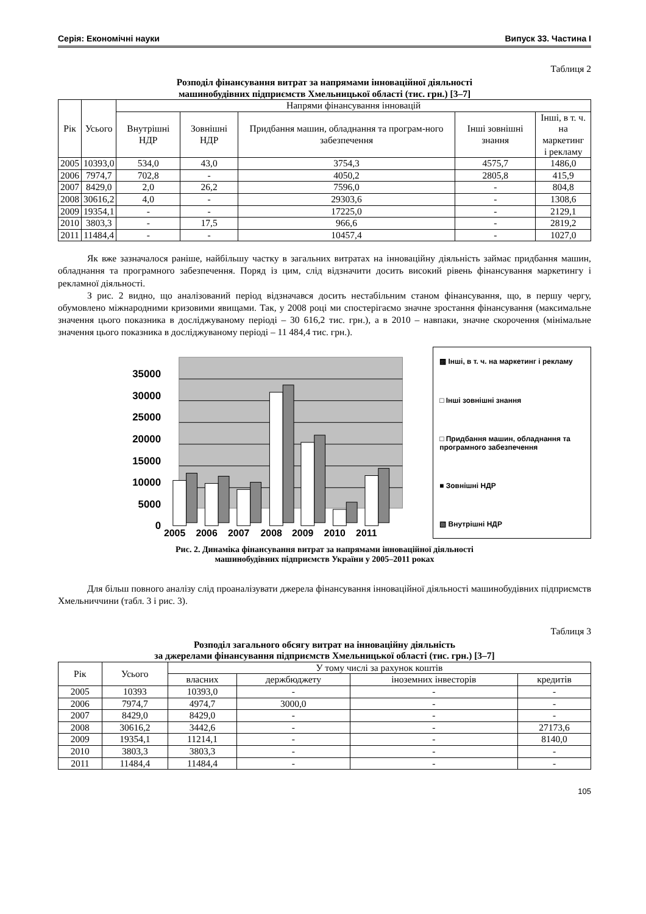Серія: Економічні науки Випуск 33. Частина І
Таблиця 2
Розподіл фінансування витрат за напрямами інноваційної діяльності
машинобудівних підприємств Хмельницької області (тис. грн.) [3–7]
| Рік | Усього | Напрями фінансування інновацій | | | | |
| --- | --- | --- | --- | --- | --- | --- |
| | | Внутрішні НДР | Зовнішні НДР | Придбання машин, обладнання та програм-ного забезпечення | Інші зовнішні знання | Інші, в т. ч. на маркетинг і рекламу |
| 2005 | 10393,0 | 534,0 | 43,0 | 3754,3 | 4575,7 | 1486,0 |
| 2006 | 7974,7 | 702,8 | - | 4050,2 | 2805,8 | 415,9 |
| 2007 | 8429,0 | 2,0 | 26,2 | 7596,0 | - | 804,8 |
| 2008 | 30616,2 | 4,0 | - | 29303,6 | - | 1308,6 |
| 2009 | 19354,1 | - | - | 17225,0 | - | 2129,1 |
| 2010 | 3803,3 | - | 17,5 | 966,6 | - | 2819,2 |
| 2011 | 11484,4 | - | - | 10457,4 | - | 1027,0 |
Як вже зазначалося раніше, найбільшу частку в загальних витратах на інноваційну діяльність займає придбання машин, обладнання та програмного забезпечення. Поряд із цим, слід відзначити досить високий рівень фінансування маркетингу і рекламної діяльності.
З рис. 2 видно, що аналізований період відзначався досить нестабільним станом фінансування, що, в першу чергу, обумовлено міжнародними кризовими явищами. Так, у 2008 році ми спостерігаємо значне зростання фінансування (максимальне значення цього показника в досліджуваному періоді – 30 616,2 тис. грн.), а в 2010 – навпаки, значне скорочення (мінімальне значення цього показника в досліджуваному періоді – 11 484,4 тис. грн.).
35000
30000
25000
20000
15000
10000
5000
0
2005
2006
2007
2008
2009
2010
2011
▩ Інші, в т. ч. на маркетинг і рекламу
□ Інші зовнішні знання
□ Придбання машин, обладнання та програмного забезпечення
■ Зовнішні НДР
▧ Внутрішні НДР
Рис. 2. Динаміка фінансування витрат за напрямами інноваційної діяльності
машинобудівних підприємств України у 2005–2011 роках
Для більш повного аналізу слід проаналізувати джерела фінансування інноваційної діяльності машинобудівних підприємств Хмельниччини (табл. 3 і рис. 3).
Таблиця 3
Розподіл загального обсягу витрат на інноваційну діяльність
за джерелами фінансування підприємств Хмельницької області (тис. грн.) [3–7]
| Рік | Усього | У тому числі за рахунок коштів | | | |
| --- | --- | --- | --- | --- | --- |
| | | власних | держбюджету | іноземних інвесторів | кредитів |
| 2005 | 10393 | 10393,0 | - | - | - |
| 2006 | 7974,7 | 4974,7 | 3000,0 | - | - |
| 2007 | 8429,0 | 8429,0 | - | - | - |
| 2008 | 30616,2 | 3442,6 | - | - | 27173,6 |
| 2009 | 19354,1 | 11214,1 | - | - | 8140,0 |
| 2010 | 3803,3 | 3803,3 | - | - | - |
| 2011 | 11484,4 | 11484,4 | - | - | - |
105